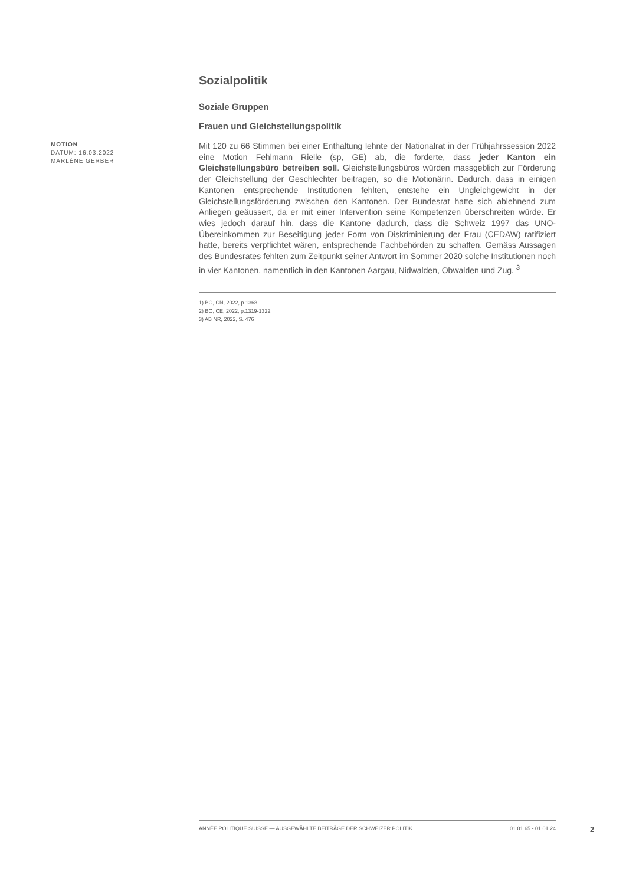Sozialpolitik
Soziale Gruppen
Frauen und Gleichstellungspolitik
MOTION
DATUM: 16.03.2022
MARLÈNE GERBER
Mit 120 zu 66 Stimmen bei einer Enthaltung lehnte der Nationalrat in der Frühjahrssession 2022 eine Motion Fehlmann Rielle (sp, GE) ab, die forderte, dass jeder Kanton ein Gleichstellungsbüro betreiben soll. Gleichstellungsbüros würden massgeblich zur Förderung der Gleichstellung der Geschlechter beitragen, so die Motionärin. Dadurch, dass in einigen Kantonen entsprechende Institutionen fehlten, entstehe ein Ungleichgewicht in der Gleichstellungsförderung zwischen den Kantonen. Der Bundesrat hatte sich ablehnend zum Anliegen geäussert, da er mit einer Intervention seine Kompetenzen überschreiten würde. Er wies jedoch darauf hin, dass die Kantone dadurch, dass die Schweiz 1997 das UNO-Übereinkommen zur Beseitigung jeder Form von Diskriminierung der Frau (CEDAW) ratifiziert hatte, bereits verpflichtet wären, entsprechende Fachbehörden zu schaffen. Gemäss Aussagen des Bundesrates fehlten zum Zeitpunkt seiner Antwort im Sommer 2020 solche Institutionen noch in vier Kantonen, namentlich in den Kantonen Aargau, Nidwalden, Obwalden und Zug. <sup>3</sup>
1) BO, CN, 2022, p.1368
2) BO, CE, 2022, p.1319-1322
3) AB NR, 2022, S. 476
ANNÉE POLITIQUE SUISSE — AUSGEWÄHLTE BEITRÄGE DER SCHWEIZER POLITIK 01.01.65 - 01.01.24
2